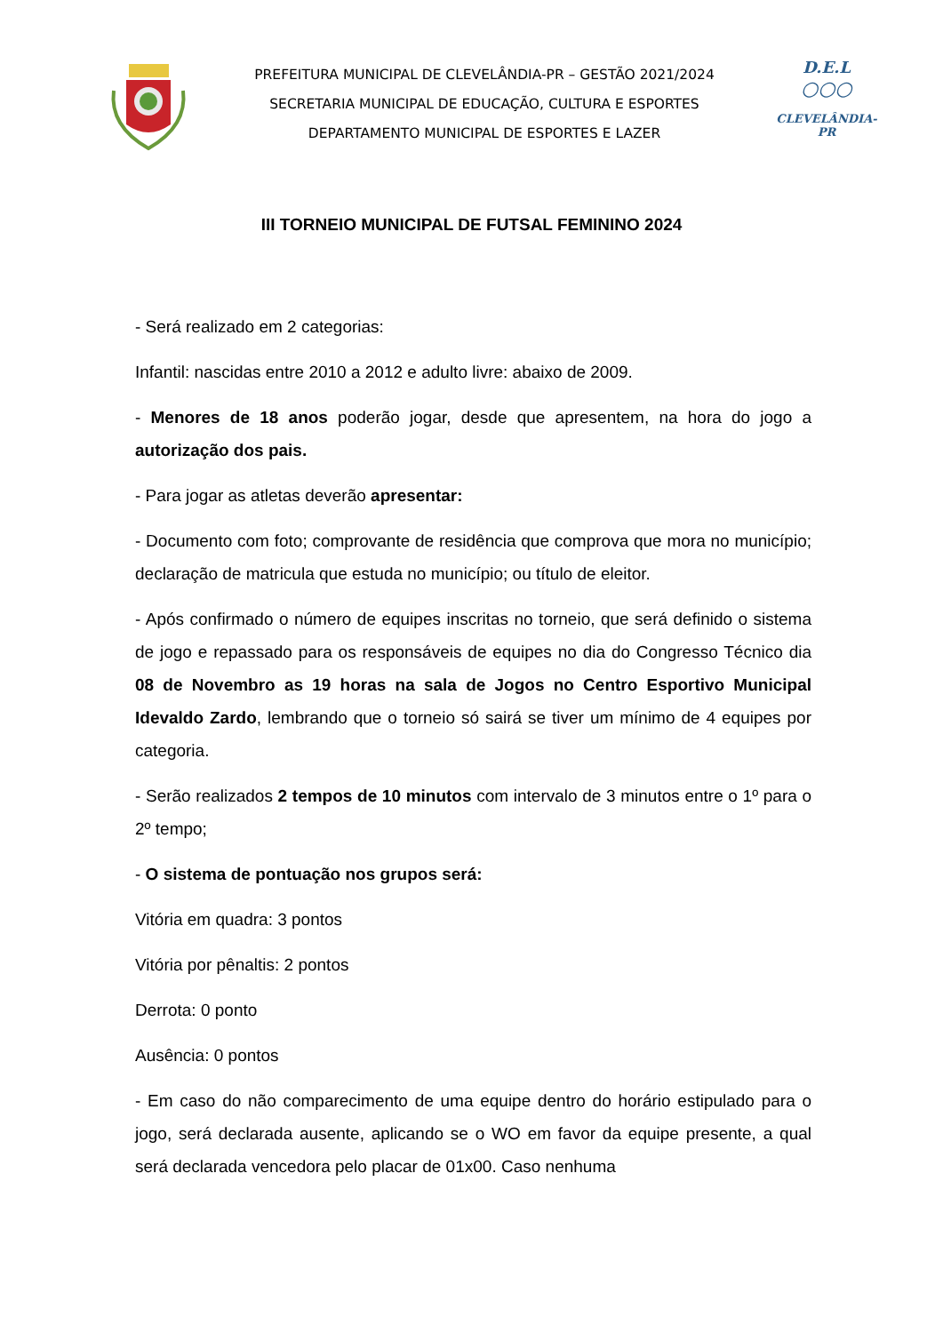PREFEITURA MUNICIPAL DE CLEVELÂNDIA-PR – GESTÃO 2021/2024
SECRETARIA MUNICIPAL DE EDUCAÇÃO, CULTURA E ESPORTES
DEPARTAMENTO MUNICIPAL DE ESPORTES E LAZER
D.E.L
○○○
CLEVELÂNDIA-PR
III TORNEIO MUNICIPAL DE FUTSAL FEMININO 2024
- Será realizado em 2 categorias:
Infantil: nascidas entre 2010 a 2012 e adulto livre: abaixo de 2009.
- Menores de 18 anos poderão jogar, desde que apresentem, na hora do jogo a autorização dos pais.
- Para jogar as atletas deverão apresentar:
- Documento com foto; comprovante de residência que comprova que mora no município; declaração de matricula que estuda no município; ou título de eleitor.
- Após confirmado o número de equipes inscritas no torneio, que será definido o sistema de jogo e repassado para os responsáveis de equipes no dia do Congresso Técnico dia 08 de Novembro as 19 horas na sala de Jogos no Centro Esportivo Municipal Idevaldo Zardo, lembrando que o torneio só sairá se tiver um mínimo de 4 equipes por categoria.
- Serão realizados 2 tempos de 10 minutos com intervalo de 3 minutos entre o 1º para o 2º tempo;
- O sistema de pontuação nos grupos será:
Vitória em quadra: 3 pontos
Vitória por pênaltis: 2 pontos
Derrota: 0 ponto
Ausência: 0 pontos
- Em caso do não comparecimento de uma equipe dentro do horário estipulado para o jogo, será declarada ausente, aplicando se o WO em favor da equipe presente, a qual será declarada vencedora pelo placar de 01x00. Caso nenhuma